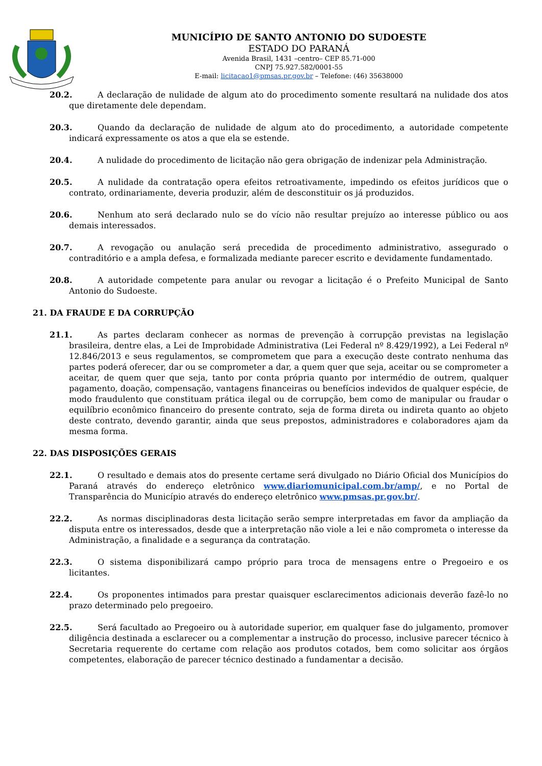MUNICÍPIO DE SANTO ANTONIO DO SUDOESTE
ESTADO DO PARANÁ
Avenida Brasil, 1431 –centro– CEP 85.71-000
CNPJ 75.927.582/0001-55
E-mail: licitacao1@pmsas.pr.gov.br – Telefone: (46) 35638000
20.2. A declaração de nulidade de algum ato do procedimento somente resultará na nulidade dos atos que diretamente dele dependam.
20.3. Quando da declaração de nulidade de algum ato do procedimento, a autoridade competente indicará expressamente os atos a que ela se estende.
20.4. A nulidade do procedimento de licitação não gera obrigação de indenizar pela Administração.
20.5. A nulidade da contratação opera efeitos retroativamente, impedindo os efeitos jurídicos que o contrato, ordinariamente, deveria produzir, além de desconstituir os já produzidos.
20.6. Nenhum ato será declarado nulo se do vício não resultar prejuízo ao interesse público ou aos demais interessados.
20.7. A revogação ou anulação será precedida de procedimento administrativo, assegurado o contraditório e a ampla defesa, e formalizada mediante parecer escrito e devidamente fundamentado.
20.8. A autoridade competente para anular ou revogar a licitação é o Prefeito Municipal de Santo Antonio do Sudoeste.
21. DA FRAUDE E DA CORRUPÇÃO
21.1. As partes declaram conhecer as normas de prevenção à corrupção previstas na legislação brasileira, dentre elas, a Lei de Improbidade Administrativa (Lei Federal nº 8.429/1992), a Lei Federal nº 12.846/2013 e seus regulamentos, se comprometem que para a execução deste contrato nenhuma das partes poderá oferecer, dar ou se comprometer a dar, a quem quer que seja, aceitar ou se comprometer a aceitar, de quem quer que seja, tanto por conta própria quanto por intermédio de outrem, qualquer pagamento, doação, compensação, vantagens financeiras ou benefícios indevidos de qualquer espécie, de modo fraudulento que constituam prática ilegal ou de corrupção, bem como de manipular ou fraudar o equilíbrio econômico financeiro do presente contrato, seja de forma direta ou indireta quanto ao objeto deste contrato, devendo garantir, ainda que seus prepostos, administradores e colaboradores ajam da mesma forma.
22. DAS DISPOSIÇÕES GERAIS
22.1. O resultado e demais atos do presente certame será divulgado no Diário Oficial dos Municípios do Paraná através do endereço eletrônico www.diariomunicipal.com.br/amp/, e no Portal de Transparência do Município através do endereço eletrônico www.pmsas.pr.gov.br/.
22.2. As normas disciplinadoras desta licitação serão sempre interpretadas em favor da ampliação da disputa entre os interessados, desde que a interpretação não viole a lei e não comprometa o interesse da Administração, a finalidade e a segurança da contratação.
22.3. O sistema disponibilizará campo próprio para troca de mensagens entre o Pregoeiro e os licitantes.
22.4. Os proponentes intimados para prestar quaisquer esclarecimentos adicionais deverão fazê-lo no prazo determinado pelo pregoeiro.
22.5. Será facultado ao Pregoeiro ou à autoridade superior, em qualquer fase do julgamento, promover diligência destinada a esclarecer ou a complementar a instrução do processo, inclusive parecer técnico à Secretaria requerente do certame com relação aos produtos cotados, bem como solicitar aos órgãos competentes, elaboração de parecer técnico destinado a fundamentar a decisão.